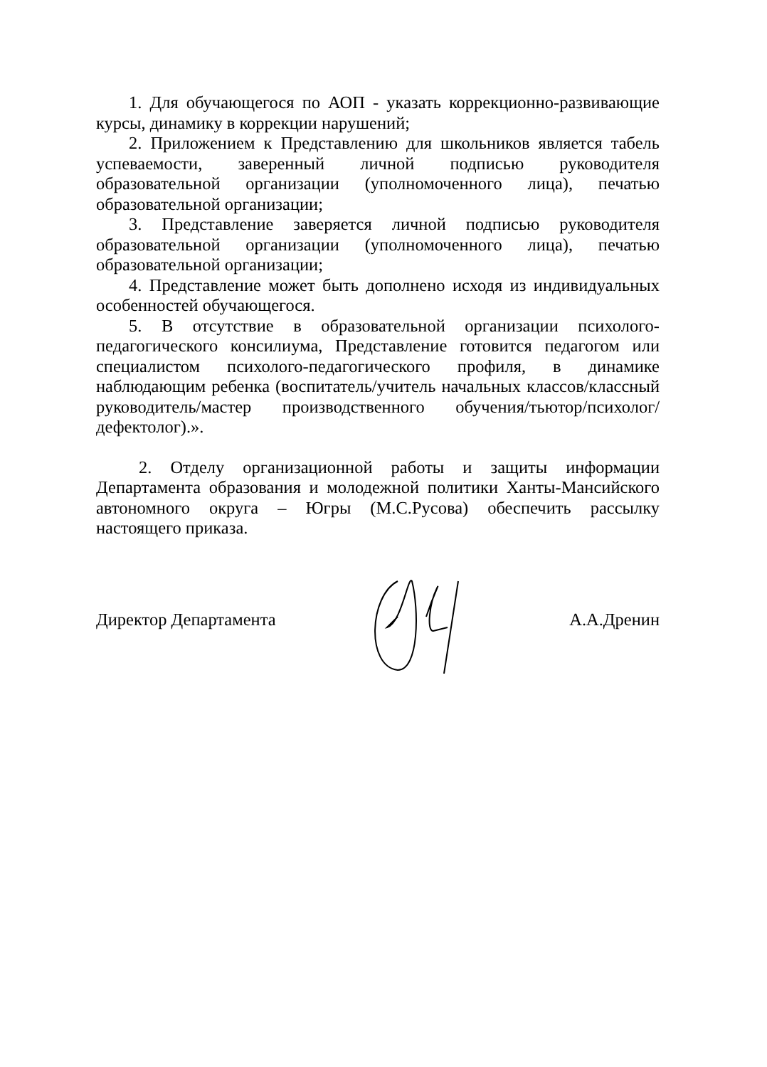1. Для обучающегося по АОП - указать коррекционно-развивающие курсы, динамику в коррекции нарушений;
2. Приложением к Представлению для школьников является табель успеваемости, заверенный личной подписью руководителя образовательной организации (уполномоченного лица), печатью образовательной организации;
3. Представление заверяется личной подписью руководителя образовательной организации (уполномоченного лица), печатью образовательной организации;
4. Представление может быть дополнено исходя из индивидуальных особенностей обучающегося.
5. В отсутствие в образовательной организации психолого-педагогического консилиума, Представление готовится педагогом или специалистом психолого-педагогического профиля, в динамике наблюдающим ребенка (воспитатель/учитель начальных классов/классный руководитель/мастер производственного обучения/тьютор/психолог/дефектолог).».
2. Отделу организационной работы и защиты информации Департамента образования и молодежной политики Ханты-Мансийского автономного округа – Югры (М.С.Русова) обеспечить рассылку настоящего приказа.
Директор Департамента А.А.Дренин